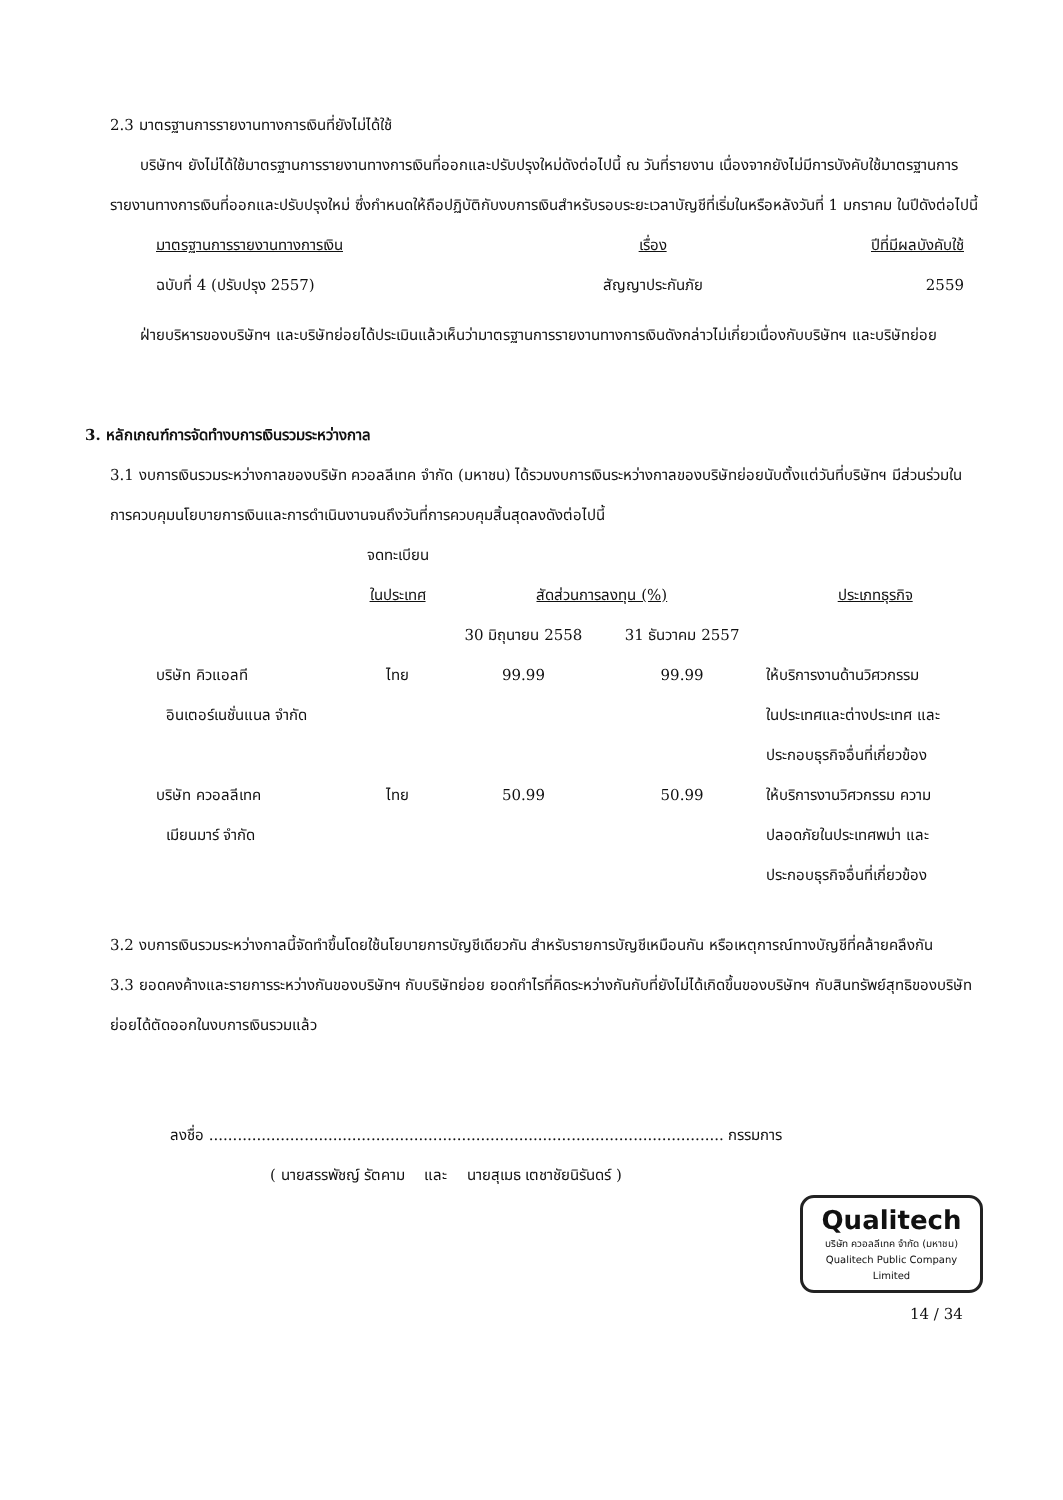2.3 มาตรฐานการรายงานทางการเงินที่ยังไม่ได้ใช้
บริษัทฯ ยังไม่ได้ใช้มาตรฐานการรายงานทางการเงินที่ออกและปรับปรุงใหม่ดังต่อไปนี้ ณ วันที่รายงาน เนื่องจากยังไม่มีการบังคับใช้มาตรฐานการรายงานทางการเงินที่ออกและปรับปรุงใหม่ ซึ่งกำหนดให้ถือปฏิบัติกับงบการเงินสำหรับรอบระยะเวลาบัญชีที่เริ่มในหรือหลังวันที่ 1 มกราคม ในปีดังต่อไปนี้
| มาตรฐานการรายงานทางการเงิน | เรื่อง | ปีที่มีผลบังคับใช้ |
| --- | --- | --- |
| ฉบับที่ 4 (ปรับปรุง 2557) | สัญญาประกันภัย | 2559 |
ฝ่ายบริหารของบริษัทฯ และบริษัทย่อยได้ประเมินแล้วเห็นว่ามาตรฐานการรายงานทางการเงินดังกล่าวไม่เกี่ยวเนื่องกับบริษัทฯ และบริษัทย่อย
3. หลักเกณฑ์การจัดทำงบการเงินรวมระหว่างกาล
3.1 งบการเงินรวมระหว่างกาลของบริษัท ควอลลีเทค จำกัด (มหาชน) ได้รวมงบการเงินระหว่างกาลของบริษัทย่อยนับตั้งแต่วันที่บริษัทฯ มีส่วนร่วมในการควบคุมนโยบายการเงินและการดำเนินงานจนถึงวันที่การควบคุมสิ้นสุดลงดังต่อไปนี้
| | จดทะเบียน ในประเทศ | สัดส่วนการลงทุน (%) | | ประเภทธุรกิจ |
| --- | --- | --- | --- | --- |
| | | 30 มิถุนายน 2558 | 31 ธันวาคม 2557 | |
| บริษัท คิวแอลที อินเตอร์เนชั่นแนล จำกัด | ไทย | 99.99 | 99.99 | ให้บริการงานด้านวิศวกรรม ในประเทศและต่างประเทศ และ ประกอบธุรกิจอื่นที่เกี่ยวข้อง |
| บริษัท ควอลลีเทค เมียนมาร์ จำกัด | ไทย | 50.99 | 50.99 | ให้บริการงานวิศวกรรม ความ ปลอดภัยในประเทศพม่า และ ประกอบธุรกิจอื่นที่เกี่ยวข้อง |
3.2 งบการเงินรวมระหว่างกาลนี้จัดทำขึ้นโดยใช้นโยบายการบัญชีเดียวกัน สำหรับรายการบัญชีเหมือนกัน หรือเหตุการณ์ทางบัญชีที่คล้ายคลึงกัน
3.3 ยอดคงค้างและรายการระหว่างกันของบริษัทฯ กับบริษัทย่อย ยอดกำไรที่คิดระหว่างกันกับที่ยังไม่ได้เกิดขึ้นของบริษัทฯ กับสินทรัพย์สุทธิของบริษัทย่อยได้ตัดออกในงบการเงินรวมแล้ว
ลงชื่อ ............................................................................................................ กรรมการ
( นายสรรพัชญ์ รัตคาม และ นายสุเมธ เตชาชัยนิรันดร์ )
Qualitech บริษัท ควอลลีเทค จำกัด (มหาชน)
Qualitech Public Company Limited
14 / 34